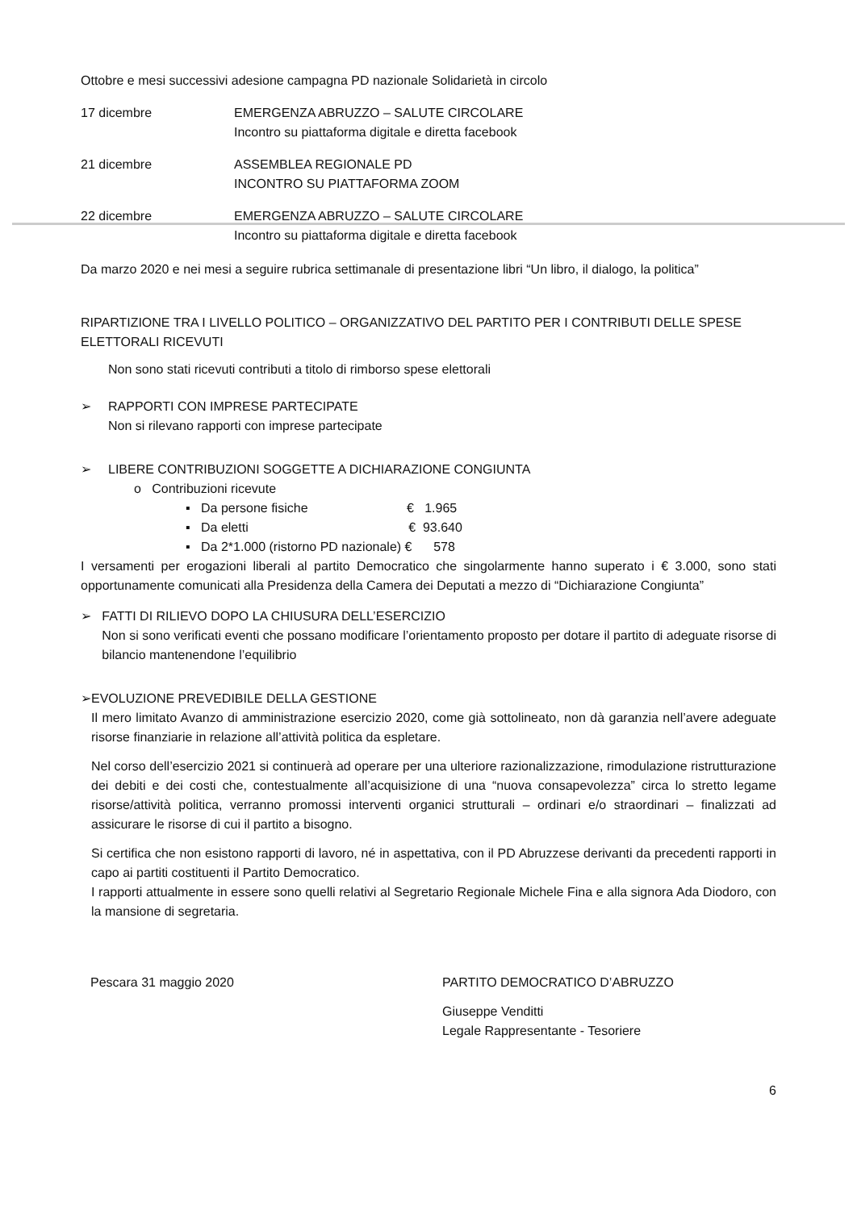Ottobre e mesi successivi adesione campagna PD nazionale Solidarietà in circolo
17 dicembre EMERGENZA ABRUZZO – SALUTE CIRCOLARE
Incontro su piattaforma digitale e diretta facebook
21 dicembre ASSEMBLEA REGIONALE PD
INCONTRO SU PIATTAFORMA ZOOM
22 dicembre EMERGENZA ABRUZZO – SALUTE CIRCOLARE
Incontro su piattaforma digitale e diretta facebook
Da marzo 2020 e nei mesi a seguire rubrica settimanale di presentazione libri “Un libro, il dialogo, la politica”
RIPARTIZIONE TRA I LIVELLO POLITICO – ORGANIZZATIVO DEL PARTITO PER I CONTRIBUTI DELLE SPESE ELETTORALI RICEVUTI
Non sono stati ricevuti contributi a titolo di rimborso spese elettorali
➢ RAPPORTI CON IMPRESE PARTECIPATE
Non si rilevano rapporti con imprese partecipate
➢ LIBERE CONTRIBUZIONI SOGGETTE A DICHIARAZIONE CONGIUNTA
o Contribuzioni ricevute
▪ Da persone fisiche € 1.965
▪ Da eletti € 93.640
▪ Da 2*1.000 (ristorno PD nazionale) € 578
I versamenti per erogazioni liberali al partito Democratico che singolarmente hanno superato i € 3.000, sono stati opportunamente comunicati alla Presidenza della Camera dei Deputati a mezzo di “Dichiarazione Congiunta”
➢ FATTI DI RILIEVO DOPO LA CHIUSURA DELL’ESERCIZIO
Non si sono verificati eventi che possano modificare l’orientamento proposto per dotare il partito di adeguate risorse di bilancio mantenendone l’equilibrio
➢ EVOLUZIONE PREVEDIBILE DELLA GESTIONE
Il mero limitato Avanzo di amministrazione esercizio 2020, come già sottolineato, non dà garanzia nell’avere adeguate risorse finanziarie in relazione all’attività politica da espletare.
Nel corso dell’esercizio 2021 si continuerà ad operare per una ulteriore razionalizzazione, rimodulazione ristrutturazione dei debiti e dei costi che, contestualmente all’acquisizione di una “nuova consapevolezza” circa lo stretto legame risorse/attività politica, verranno promossi interventi organici strutturali – ordinari e/o straordinari – finalizzati ad assicurare le risorse di cui il partito a bisogno.
Si certifica che non esistono rapporti di lavoro, né in aspettativa, con il PD Abruzzese derivanti da precedenti rapporti in capo ai partiti costituenti il Partito Democratico.
I rapporti attualmente in essere sono quelli relativi al Segretario Regionale Michele Fina e alla signora Ada Diodoro, con la mansione di segretaria.
Pescara 31 maggio 2020 PARTITO DEMOCRATICO D’ABRUZZO
Giuseppe Venditti
Legale Rappresentante - Tesoriere
6